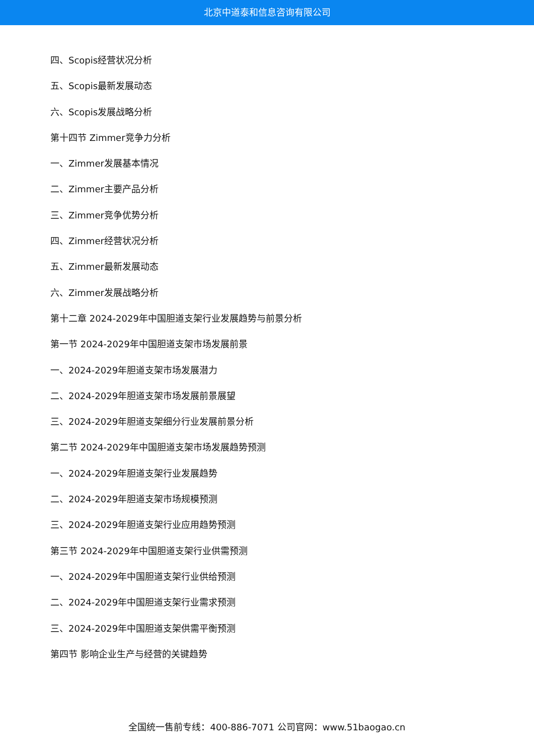北京中道泰和信息咨询有限公司
四、Scopis经营状况分析
五、Scopis最新发展动态
六、Scopis发展战略分析
第十四节 Zimmer竞争力分析
一、Zimmer发展基本情况
二、Zimmer主要产品分析
三、Zimmer竞争优势分析
四、Zimmer经营状况分析
五、Zimmer最新发展动态
六、Zimmer发展战略分析
第十二章 2024-2029年中国胆道支架行业发展趋势与前景分析
第一节 2024-2029年中国胆道支架市场发展前景
一、2024-2029年胆道支架市场发展潜力
二、2024-2029年胆道支架市场发展前景展望
三、2024-2029年胆道支架细分行业发展前景分析
第二节 2024-2029年中国胆道支架市场发展趋势预测
一、2024-2029年胆道支架行业发展趋势
二、2024-2029年胆道支架市场规模预测
三、2024-2029年胆道支架行业应用趋势预测
第三节 2024-2029年中国胆道支架行业供需预测
一、2024-2029年中国胆道支架行业供给预测
二、2024-2029年中国胆道支架行业需求预测
三、2024-2029年中国胆道支架供需平衡预测
第四节 影响企业生产与经营的关键趋势
全国统一售前专线：400-886-7071 公司官网：www.51baogao.cn